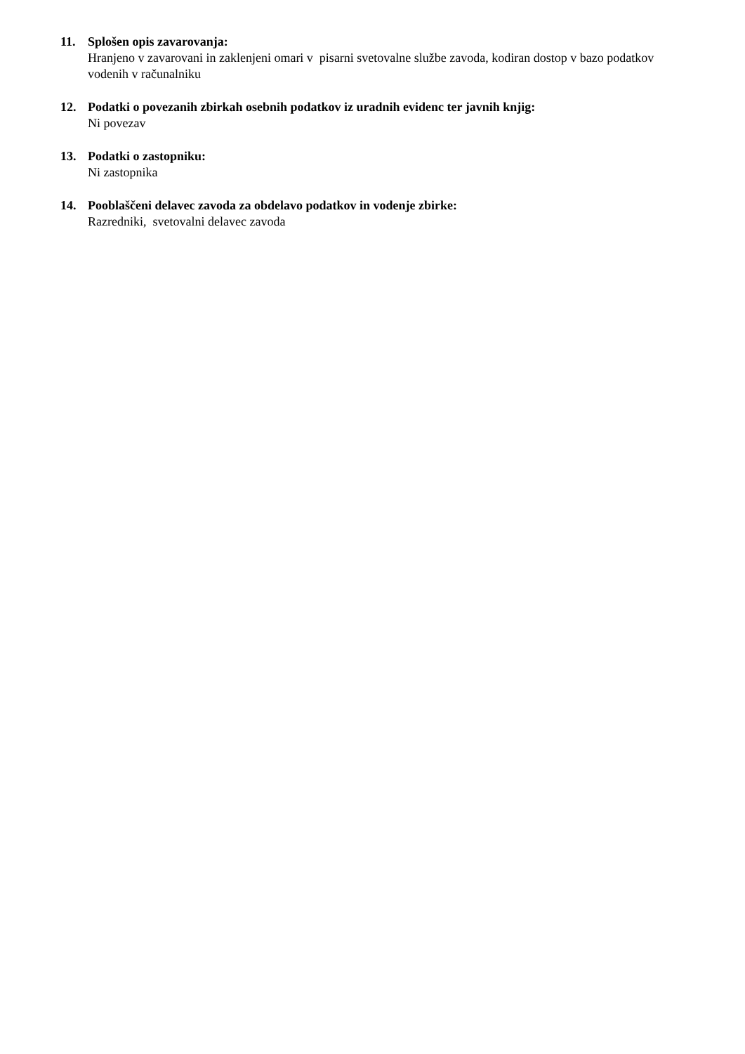11. Splošen opis zavarovanja:
Hranjeno v zavarovani in zaklenjeni omari v pisarni svetovalne službe zavoda, kodiran dostop v bazo podatkov vodenih v računalniku
12. Podatki o povezanih zbirkah osebnih podatkov iz uradnih evidenc ter javnih knjig:
Ni povezav
13. Podatki o zastopniku:
Ni zastopnika
14. Pooblaščeni delavec zavoda za obdelavo podatkov in vodenje zbirke:
Razredniki, svetovalni delavec zavoda